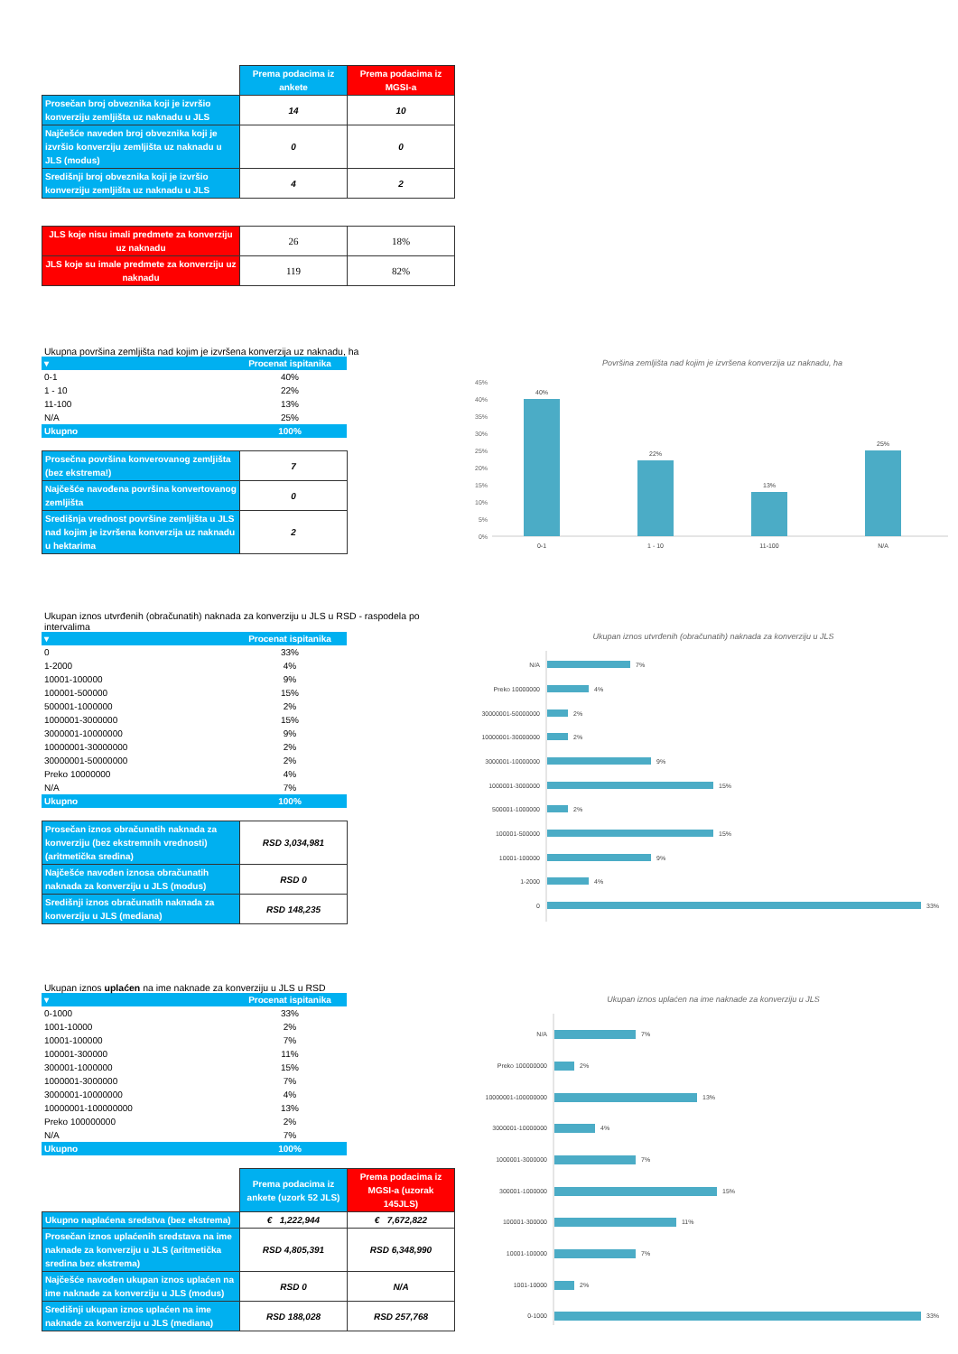| | Prema podacima iz ankete | Prema podacima iz MGSI-a |
| Prosečan broj obveznika koji je izvršio konverziju zemljišta uz naknadu u JLS | 14 | 10 |
| Najčešće naveden broj obveznika koji je izvršio konverziju zemljišta uz naknadu u JLS (modus) | 0 | 0 |
| Središnji broj obveznika koji je izvršio konverziju zemljišta uz naknadu u JLS | 4 | 2 |
| JLS koje nisu imali predmete za konverziju uz naknadu | 26 | 18% |
| JLS koje su imale predmete za konverziju uz naknadu | 119 | 82% |
Ukupna površina zemljišta nad kojim je izvršena konverzija uz naknadu, ha
| ▾ | Procenat ispitanika |
| 0-1 | 40% |
| 1 - 10 | 22% |
| 11-100 | 13% |
| N/A | 25% |
| Ukupno | 100% |
| Prosečna površina konverovanog zemljišta (bez ekstrema!) | 7 |
| Najčešće navođena površina konvertovanog zemljišta | 0 |
| Središnja vrednost površine zemljišta u JLS nad kojim je izvršena konverzija uz naknadu u hektarima | 2 |
Površina zemljišta nad kojim je izvršena konverzija uz naknadu, ha
45%
40%
35%
30%
25%
20%
15%
10%
5%
0%
40%
22%
13%
25%
0-1
1 - 10
11-100
N/A
Ukupan iznos utvrđenih (obračunatih) naknada za konverziju u JLS u RSD - raspodela po intervalima
| ▾ | Procenat ispitanika |
| 0 | 33% |
| 1-2000 | 4% |
| 10001-100000 | 9% |
| 100001-500000 | 15% |
| 500001-1000000 | 2% |
| 1000001-3000000 | 15% |
| 3000001-10000000 | 9% |
| 10000001-30000000 | 2% |
| 30000001-50000000 | 2% |
| Preko 10000000 | 4% |
| N/A | 7% |
| Ukupno | 100% |
| Prosečan iznos obračunatih naknada za konverziju (bez ekstremnih vrednosti) (aritmetička sredina) | RSD 3,034,981 |
| Najčešće navođen iznosa obračunatih naknada za konverziju u JLS (modus) | RSD 0 |
| Središnji iznos obračunatih naknada za konverziju u JLS (mediana) | RSD 148,235 |
Ukupan iznos utvrđenih (obračunatih) naknada za konverziju u JLS
N/A
7%
Preko 10000000
4%
30000001-50000000
2%
10000001-30000000
2%
3000001-10000000
9%
1000001-3000000
15%
500001-1000000
2%
100001-500000
15%
10001-100000
9%
1-2000
4%
0
33%
Ukupan iznos uplaćen na ime naknade za konverziju u JLS u RSD
| ▾ | Procenat ispitanika |
| 0-1000 | 33% |
| 1001-10000 | 2% |
| 10001-100000 | 7% |
| 100001-300000 | 11% |
| 300001-1000000 | 15% |
| 1000001-3000000 | 7% |
| 3000001-10000000 | 4% |
| 10000001-100000000 | 13% |
| Preko 100000000 | 2% |
| N/A | 7% |
| Ukupno | 100% |
| | Prema podacima iz ankete (uzork 52 JLS) | Prema podacima iz MGSI-a (uzorak 145JLS) |
| Ukupno naplaćena sredstva (bez ekstrema) | € 1,222,944 | € 7,672,822 |
| Prosečan iznos uplaćenih sredstava na ime naknade za konverziju u JLS (aritmetička sredina bez ekstrema) | RSD 4,805,391 | RSD 6,348,990 |
| Najčešće navođen ukupan iznos uplaćen na ime naknade za konverziju u JLS (modus) | RSD 0 | N/A |
| Središnji ukupan iznos uplaćen na ime naknade za konverziju u JLS (mediana) | RSD 188,028 | RSD 257,768 |
Ukupan iznos uplaćen na ime naknade za konverziju u JLS
N/A
7%
Preko 100000000
2%
10000001-100000000
13%
3000001-10000000
4%
1000001-3000000
7%
300001-1000000
15%
100001-300000
11%
10001-100000
7%
1001-10000
2%
0-1000
33%